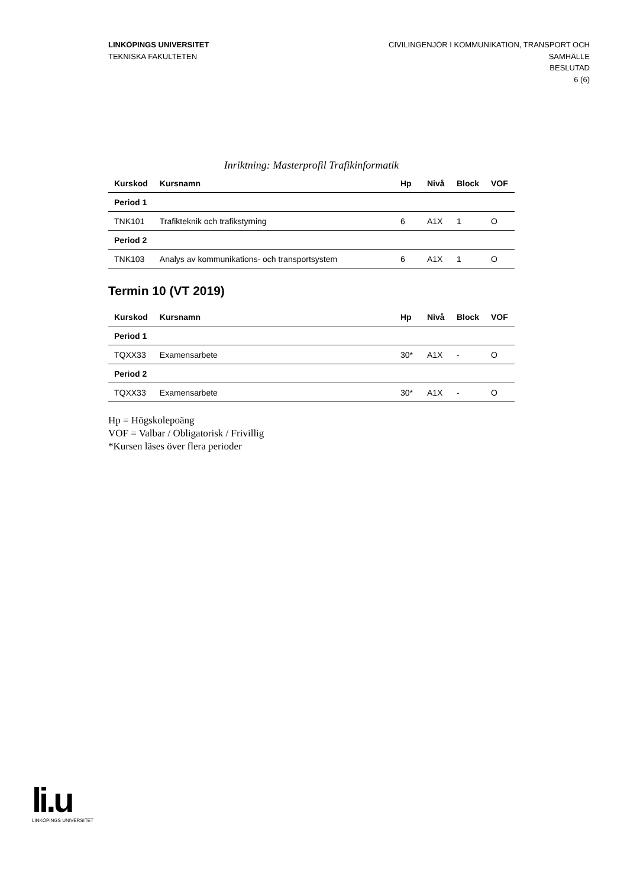LINKÖPINGS UNIVERSITET
TEKNISKA FAKULTETEN
CIVILINGENJÖR I KOMMUNIKATION, TRANSPORT OCH SAMHÄLLE
BESLUTAD
6 (6)
Inriktning: Masterprofil Trafikinformatik
| Kurskod | Kursnamn | Hp | Nivå | Block | VOF |
| --- | --- | --- | --- | --- | --- |
| Period 1 | | | | | |
| TNK101 | Trafikteknik och trafikstyrning | 6 | A1X | 1 | O |
| Period 2 | | | | | |
| TNK103 | Analys av kommunikations- och transportsystem | 6 | A1X | 1 | O |
Termin 10 (VT 2019)
| Kurskod | Kursnamn | Hp | Nivå | Block | VOF |
| --- | --- | --- | --- | --- | --- |
| Period 1 | | | | | |
| TQXX33 | Examensarbete | 30* | A1X | - | O |
| Period 2 | | | | | |
| TQXX33 | Examensarbete | 30* | A1X | - | O |
Hp = Högskolepoäng
VOF = Valbar / Obligatorisk / Frivillig
*Kursen läses över flera perioder
li.u
LINKÖPINGS UNIVERSITET